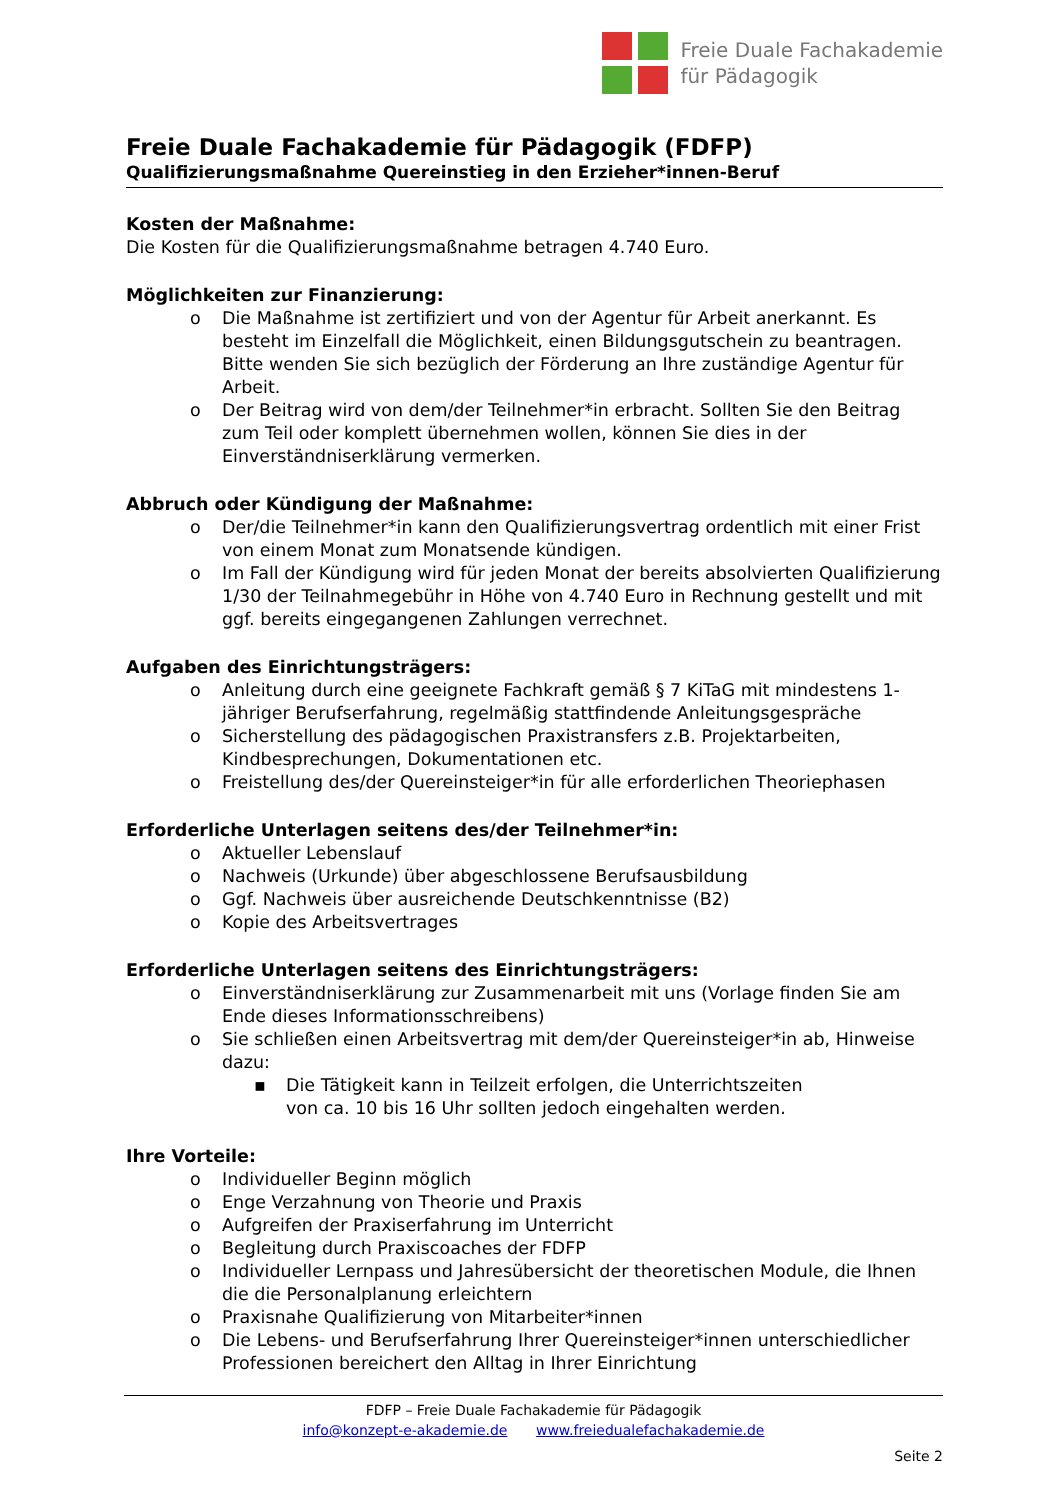Freie Duale Fachakademie
für Pädagogik
Freie Duale Fachakademie für Pädagogik (FDFP)
Qualifizierungsmaßnahme Quereinstieg in den Erzieher*innen-Beruf
Kosten der Maßnahme:
Die Kosten für die Qualifizierungsmaßnahme betragen 4.740 Euro.
Möglichkeiten zur Finanzierung:
o Die Maßnahme ist zertifiziert und von der Agentur für Arbeit anerkannt. Es besteht im Einzelfall die Möglichkeit, einen Bildungsgutschein zu beantragen. Bitte wenden Sie sich bezüglich der Förderung an Ihre zuständige Agentur für Arbeit.
o Der Beitrag wird von dem/der Teilnehmer*in erbracht. Sollten Sie den Beitrag zum Teil oder komplett übernehmen wollen, können Sie dies in der Einverständniserklärung vermerken.
Abbruch oder Kündigung der Maßnahme:
o Der/die Teilnehmer*in kann den Qualifizierungsvertrag ordentlich mit einer Frist von einem Monat zum Monatsende kündigen.
o Im Fall der Kündigung wird für jeden Monat der bereits absolvierten Qualifizierung 1/30 der Teilnahmegebühr in Höhe von 4.740 Euro in Rechnung gestellt und mit ggf. bereits eingegangenen Zahlungen verrechnet.
Aufgaben des Einrichtungsträgers:
o Anleitung durch eine geeignete Fachkraft gemäß § 7 KiTaG mit mindestens 1-jähriger Berufserfahrung, regelmäßig stattfindende Anleitungsgespräche
o Sicherstellung des pädagogischen Praxistransfers z.B. Projektarbeiten, Kindbesprechungen, Dokumentationen etc.
o Freistellung des/der Quereinsteiger*in für alle erforderlichen Theoriephasen
Erforderliche Unterlagen seitens des/der Teilnehmer*in:
o Aktueller Lebenslauf
o Nachweis (Urkunde) über abgeschlossene Berufsausbildung
o Ggf. Nachweis über ausreichende Deutschkenntnisse (B2)
o Kopie des Arbeitsvertrages
Erforderliche Unterlagen seitens des Einrichtungsträgers:
o Einverständniserklärung zur Zusammenarbeit mit uns (Vorlage finden Sie am Ende dieses Informationsschreibens)
o Sie schließen einen Arbeitsvertrag mit dem/der Quereinsteiger*in ab, Hinweise dazu:
▪ Die Tätigkeit kann in Teilzeit erfolgen, die Unterrichtszeiten
von ca. 10 bis 16 Uhr sollten jedoch eingehalten werden.
Ihre Vorteile:
o Individueller Beginn möglich
o Enge Verzahnung von Theorie und Praxis
o Aufgreifen der Praxiserfahrung im Unterricht
o Begleitung durch Praxiscoaches der FDFP
o Individueller Lernpass und Jahresübersicht der theoretischen Module, die Ihnen die die Personalplanung erleichtern
o Praxisnahe Qualifizierung von Mitarbeiter*innen
o Die Lebens- und Berufserfahrung Ihrer Quereinsteiger*innen unterschiedlicher Professionen bereichert den Alltag in Ihrer Einrichtung
FDFP – Freie Duale Fachakademie für Pädagogik
info@konzept-e-akademie.de www.freiedualefachakademie.de
Seite 2